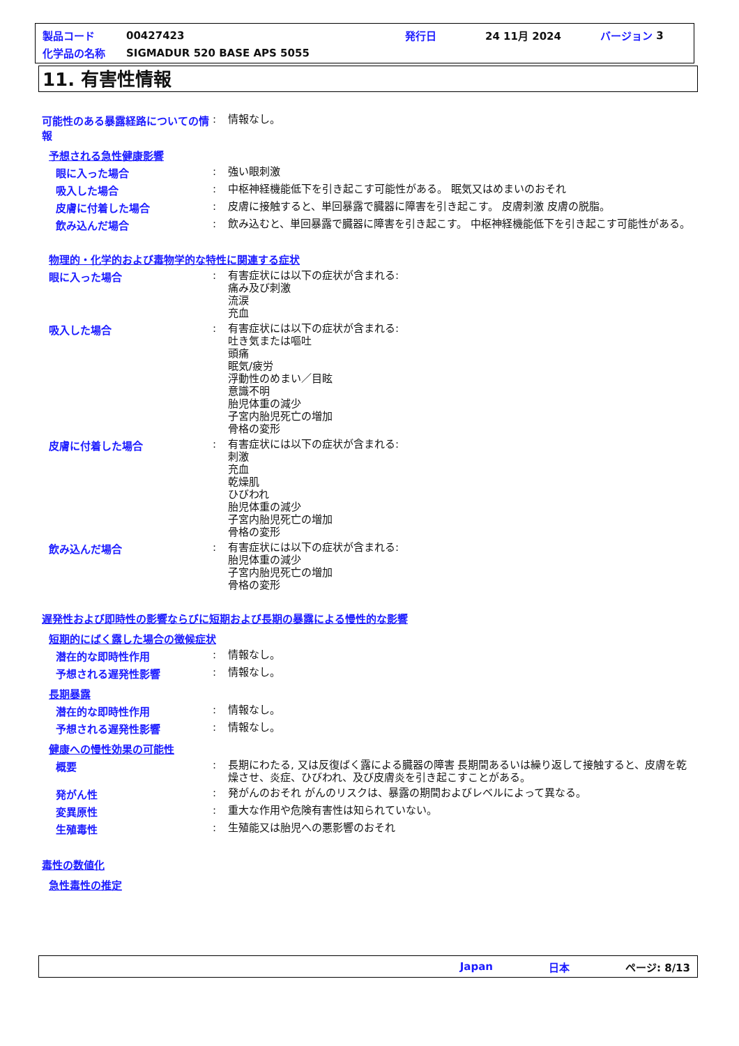製品コード 00427423 発行日 24 11月 2024 バージョン 3
化学品の名称 SIGMADUR 520 BASE APS 5055
11. 有害性情報
可能性のある暴露経路についての情報
:
情報なし。
予想される急性健康影響
眼に入った場合 :
強い眼刺激
吸入した場合 :
中枢神経機能低下を引き起こす可能性がある。 眠気又はめまいのおそれ
皮膚に付着した場合 :
皮膚に接触すると、単回暴露で臓器に障害を引き起こす。 皮膚刺激 皮膚の脱脂。
飲み込んだ場合 :
飲み込むと、単回暴露で臓器に障害を引き起こす。 中枢神経機能低下を引き起こす可能性がある。
物理的・化学的および毒物学的な特性に関連する症状
眼に入った場合 :
有害症状には以下の症状が含まれる:
痛み及び刺激
流涙
充血
吸入した場合 :
有害症状には以下の症状が含まれる:
吐き気または嘔吐
頭痛
眠気/疲労
浮動性のめまい／目眩
意識不明
胎児体重の減少
子宮内胎児死亡の増加
骨格の変形
皮膚に付着した場合 :
有害症状には以下の症状が含まれる:
刺激
充血
乾燥肌
ひびわれ
胎児体重の減少
子宮内胎児死亡の増加
骨格の変形
飲み込んだ場合 :
有害症状には以下の症状が含まれる:
胎児体重の減少
子宮内胎児死亡の増加
骨格の変形
遅発性および即時性の影響ならびに短期および長期の暴露による慢性的な影響
短期的にばく露した場合の徴候症状
潜在的な即時性作用 :
情報なし。
予想される遅発性影響 :
情報なし。
長期暴露
潜在的な即時性作用 :
情報なし。
予想される遅発性影響 :
情報なし。
健康への慢性効果の可能性
概要 :
長期にわたる, 又は反復ばく露による臓器の障害 長期間あるいは繰り返して接触すると、皮膚を乾燥させ、炎症、ひびわれ、及び皮膚炎を引き起こすことがある。
発がん性 :
発がんのおそれ がんのリスクは、暴露の期間およびレベルによって異なる。
変異原性 :
重大な作用や危険有害性は知られていない。
生殖毒性 :
生殖能又は胎児への悪影響のおそれ
毒性の数値化
急性毒性の推定
Japan 日本 ページ: 8/13